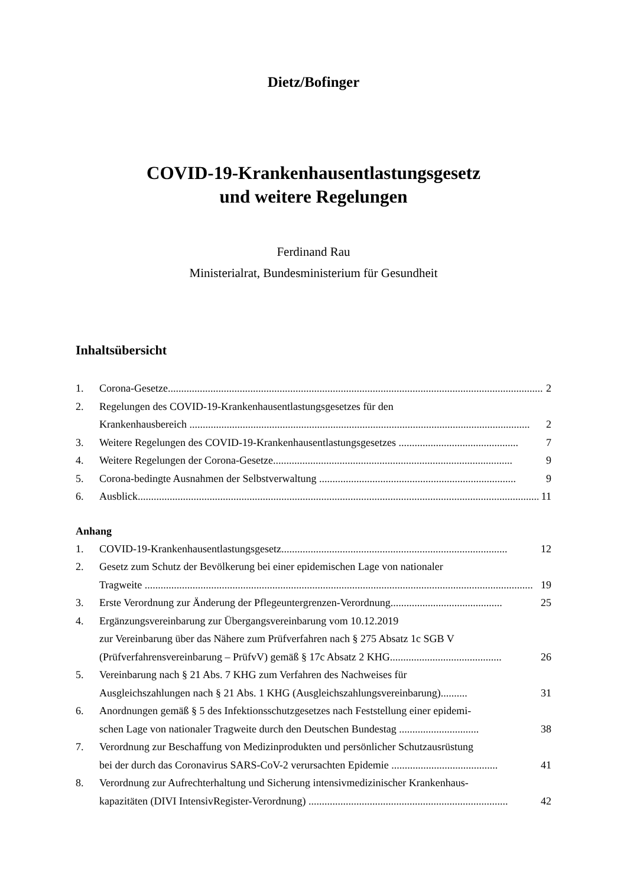Dietz/Bofinger
COVID-19-Krankenhausentlastungsgesetz
und weitere Regelungen
Ferdinand Rau
Ministerialrat, Bundesministerium für Gesundheit
Inhaltsübersicht
1. Corona-Gesetze............................................................................................................................................. 2
2. Regelungen des COVID-19-Krankenhausentlastungsgesetzes für den
Krankenhausbereich ................................................................................................................................ 2
3. Weitere Regelungen des COVID-19-Krankenhausentlastungsgesetzes ............................................. 7
4. Weitere Regelungen der Corona-Gesetze.......................................................................................... 9
5. Corona-bedingte Ausnahmen der Selbstverwaltung .......................................................................... 9
6. Ausblick........................................................................................................................................................ 11
Anhang
1. COVID-19-Krankenhausentlastungsgesetz..................................................................................... 12
2. Gesetz zum Schutz der Bevölkerung bei einer epidemischen Lage von nationaler
Tragweite .................................................................................................................................................. 19
3. Erste Verordnung zur Änderung der Pflegeuntergrenzen-Verordnung.......................................... 25
4. Ergänzungsvereinbarung zur Übergangsvereinbarung vom 10.12.2019
zur Vereinbarung über das Nähere zum Prüfverfahren nach § 275 Absatz 1c SGB V
(Prüfverfahrensvereinbarung – PrüfvV) gemäß § 17c Absatz 2 KHG.......................................... 26
5. Vereinbarung nach § 21 Abs. 7 KHG zum Verfahren des Nachweises für
Ausgleichszahlungen nach § 21 Abs. 1 KHG (Ausgleichszahlungsvereinbarung).......... 31
6. Anordnungen gemäß § 5 des Infektionsschutzgesetzes nach Feststellung einer epidemi-
schen Lage von nationaler Tragweite durch den Deutschen Bundestag .............................. 38
7. Verordnung zur Beschaffung von Medizinprodukten und persönlicher Schutzausrüstung
bei der durch das Coronavirus SARS-CoV-2 verursachten Epidemie ........................................ 41
8. Verordnung zur Aufrechterhaltung und Sicherung intensivmedizinischer Krankenhaus-
kapazitäten (DIVI IntensivRegister-Verordnung) ........................................................................... 42